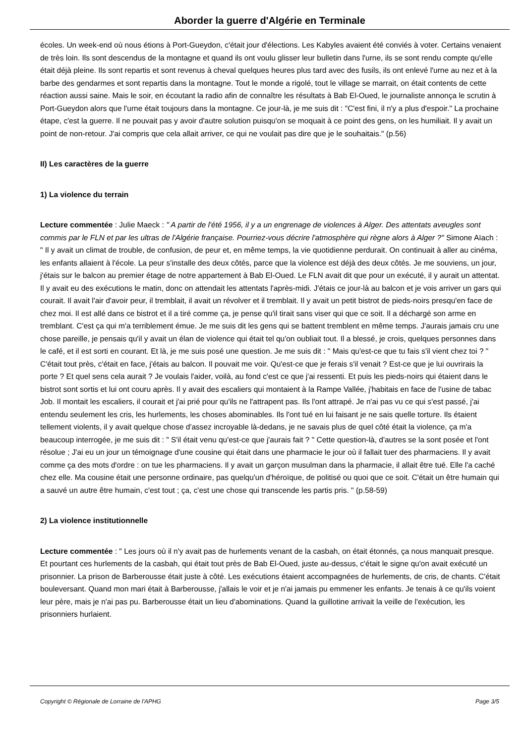Aborder la guerre d'Algérie en Terminale
écoles. Un week-end où nous étions à Port-Gueydon, c'était jour d'élections. Les Kabyles avaient été conviés à voter. Certains venaient de très loin. Ils sont descendus de la montagne et quand ils ont voulu glisser leur bulletin dans l'urne, ils se sont rendu compte qu'elle était déjà pleine. Ils sont repartis et sont revenus à cheval quelques heures plus tard avec des fusils, ils ont enlevé l'urne au nez et à la barbe des gendarmes et sont repartis dans la montagne. Tout le monde a rigolé, tout le village se marrait, on était contents de cette réaction aussi saine. Mais le soir, en écoutant la radio afin de connaître les résultats à Bab El-Oued, le journaliste annonça le scrutin à Port-Gueydon alors que l'urne était toujours dans la montagne. Ce jour-là, je me suis dit : "C'est fini, il n'y a plus d'espoir." La prochaine étape, c'est la guerre. Il ne pouvait pas y avoir d'autre solution puisqu'on se moquait à ce point des gens, on les humiliait. Il y avait un point de non-retour. J'ai compris que cela allait arriver, ce qui ne voulait pas dire que je le souhaitais." (p.56)
II) Les caractères de la guerre
1) La violence du terrain
Lecture commentée : Julie Maeck : " A partir de l'été 1956, il y a un engrenage de violences à Alger. Des attentats aveugles sont commis par le FLN et par les ultras de l'Algérie française. Pourriez-vous décrire l'atmosphère qui règne alors à Alger ?" Simone Aïach : " Il y avait un climat de trouble, de confusion, de peur et, en même temps, la vie quotidienne perdurait. On continuait à aller au cinéma, les enfants allaient à l'école. La peur s'installe des deux côtés, parce que la violence est déjà des deux côtés. Je me souviens, un jour, j'étais sur le balcon au premier étage de notre appartement à Bab El-Oued. Le FLN avait dit que pour un exécuté, il y aurait un attentat. Il y avait eu des exécutions le matin, donc on attendait les attentats l'après-midi. J'étais ce jour-là au balcon et je vois arriver un gars qui courait. Il avait l'air d'avoir peur, il tremblait, il avait un révolver et il tremblait. Il y avait un petit bistrot de pieds-noirs presqu'en face de chez moi. Il est allé dans ce bistrot et il a tiré comme ça, je pense qu'il tirait sans viser qui que ce soit. Il a déchargé son arme en tremblant. C'est ça qui m'a terriblement émue. Je me suis dit les gens qui se battent tremblent en même temps. J'aurais jamais cru une chose pareille, je pensais qu'il y avait un élan de violence qui était tel qu'on oubliait tout. Il a blessé, je crois, quelques personnes dans le café, et il est sorti en courant. Et là, je me suis posé une question. Je me suis dit : " Mais qu'est-ce que tu fais s'il vient chez toi ? " C'était tout près, c'était en face, j'étais au balcon. Il pouvait me voir. Qu'est-ce que je ferais s'il venait ? Est-ce que je lui ouvrirais la porte ? Et quel sens cela aurait ? Je voulais l'aider, voilà, au fond c'est ce que j'ai ressenti. Et puis les pieds-noirs qui étaient dans le bistrot sont sortis et lui ont couru après. Il y avait des escaliers qui montaient à la Rampe Vallée, j'habitais en face de l'usine de tabac Job. Il montait les escaliers, il courait et j'ai prié pour qu'ils ne l'attrapent pas. Ils l'ont attrapé. Je n'ai pas vu ce qui s'est passé, j'ai entendu seulement les cris, les hurlements, les choses abominables. Ils l'ont tué en lui faisant je ne sais quelle torture. Ils étaient tellement violents, il y avait quelque chose d'assez incroyable là-dedans, je ne savais plus de quel côté était la violence, ça m'a beaucoup interrogée, je me suis dit : " S'il était venu qu'est-ce que j'aurais fait ? " Cette question-là, d'autres se la sont posée et l'ont résolue ; J'ai eu un jour un témoignage d'une cousine qui était dans une pharmacie le jour où il fallait tuer des pharmaciens. Il y avait comme ça des mots d'ordre : on tue les pharmaciens. Il y avait un garçon musulman dans la pharmacie, il allait être tué. Elle l'a caché chez elle. Ma cousine était une personne ordinaire, pas quelqu'un d'héroïque, de politisé ou quoi que ce soit. C'était un être humain qui a sauvé un autre être humain, c'est tout ; ça, c'est une chose qui transcende les partis pris. " (p.58-59)
2) La violence institutionnelle
Lecture commentée : " Les jours où il n'y avait pas de hurlements venant de la casbah, on était étonnés, ça nous manquait presque. Et pourtant ces hurlements de la casbah, qui était tout près de Bab El-Oued, juste au-dessus, c'était le signe qu'on avait exécuté un prisonnier. La prison de Barberousse était juste à côté. Les exécutions étaient accompagnées de hurlements, de cris, de chants. C'était bouleversant. Quand mon mari était à Barberousse, j'allais le voir et je n'ai jamais pu emmener les enfants. Je tenais à ce qu'ils voient leur père, mais je n'ai pas pu. Barberousse était un lieu d'abominations. Quand la guillotine arrivait la veille de l'exécution, les prisonniers hurlaient.
Copyright © Régionale de Lorraine de l'APHG Page 3/5